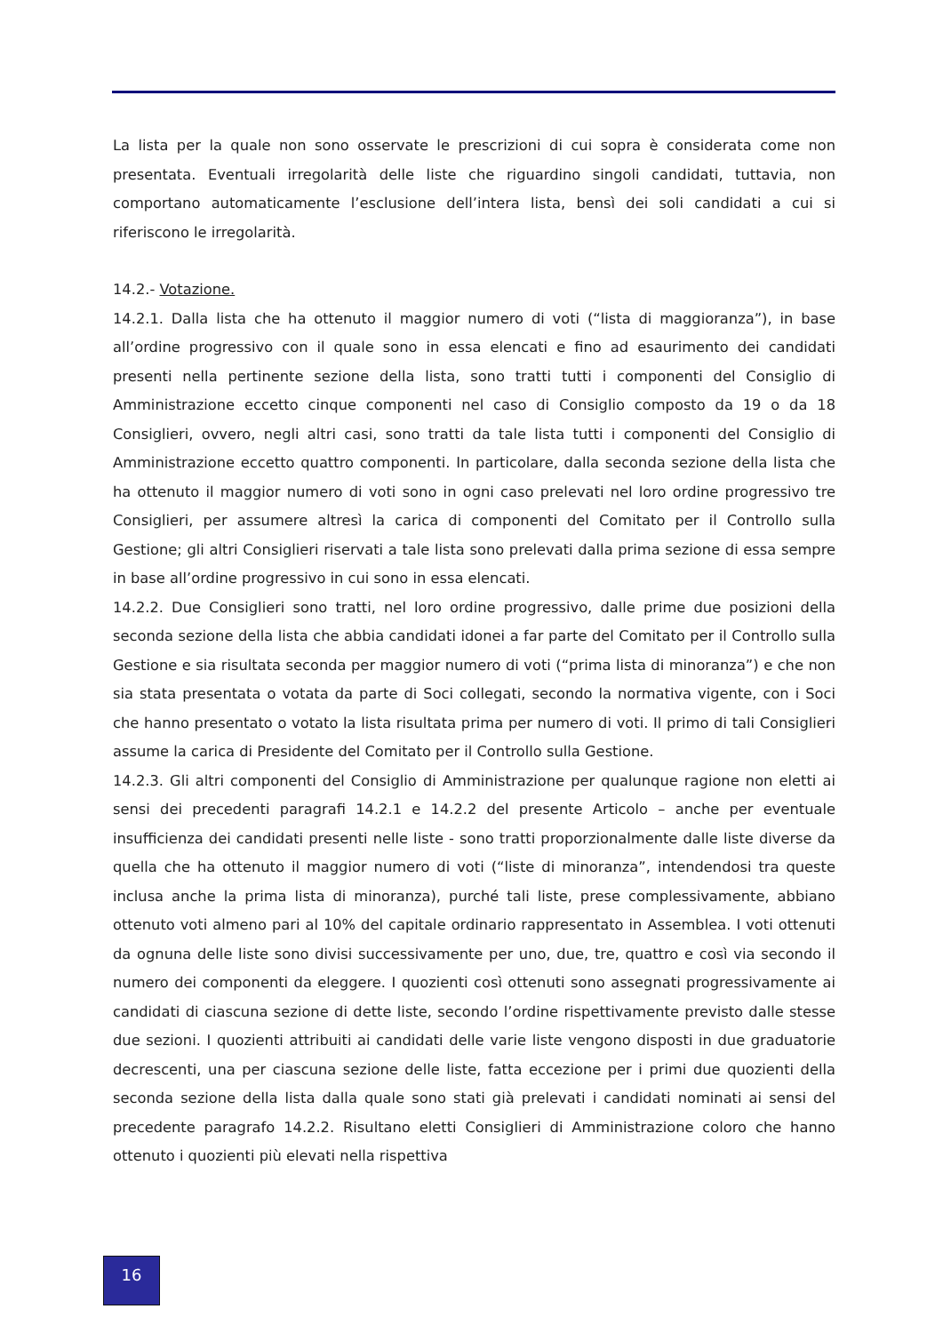La lista per la quale non sono osservate le prescrizioni di cui sopra è considerata come non presentata. Eventuali irregolarità delle liste che riguardino singoli candidati, tuttavia, non comportano automaticamente l’esclusione dell’intera lista, bensì dei soli candidati a cui si riferiscono le irregolarità.
14.2.- Votazione.
14.2.1. Dalla lista che ha ottenuto il maggior numero di voti (“lista di maggioranza”), in base all’ordine progressivo con il quale sono in essa elencati e fino ad esaurimento dei candidati presenti nella pertinente sezione della lista, sono tratti tutti i componenti del Consiglio di Amministrazione eccetto cinque componenti nel caso di Consiglio composto da 19 o da 18 Consiglieri, ovvero, negli altri casi, sono tratti da tale lista tutti i componenti del Consiglio di Amministrazione eccetto quattro componenti. In particolare, dalla seconda sezione della lista che ha ottenuto il maggior numero di voti sono in ogni caso prelevati nel loro ordine progressivo tre Consiglieri, per assumere altresì la carica di componenti del Comitato per il Controllo sulla Gestione; gli altri Consiglieri riservati a tale lista sono prelevati dalla prima sezione di essa sempre in base all’ordine progressivo in cui sono in essa elencati.
14.2.2. Due Consiglieri sono tratti, nel loro ordine progressivo, dalle prime due posizioni della seconda sezione della lista che abbia candidati idonei a far parte del Comitato per il Controllo sulla Gestione e sia risultata seconda per maggior numero di voti (“prima lista di minoranza”) e che non sia stata presentata o votata da parte di Soci collegati, secondo la normativa vigente, con i Soci che hanno presentato o votato la lista risultata prima per numero di voti. Il primo di tali Consiglieri assume la carica di Presidente del Comitato per il Controllo sulla Gestione.
14.2.3. Gli altri componenti del Consiglio di Amministrazione per qualunque ragione non eletti ai sensi dei precedenti paragrafi 14.2.1 e 14.2.2 del presente Articolo – anche per eventuale insufficienza dei candidati presenti nelle liste - sono tratti proporzionalmente dalle liste diverse da quella che ha ottenuto il maggior numero di voti (“liste di minoranza”, intendendosi tra queste inclusa anche la prima lista di minoranza), purché tali liste, prese complessivamente, abbiano ottenuto voti almeno pari al 10% del capitale ordinario rappresentato in Assemblea. I voti ottenuti da ognuna delle liste sono divisi successivamente per uno, due, tre, quattro e così via secondo il numero dei componenti da eleggere. I quozienti così ottenuti sono assegnati progressivamente ai candidati di ciascuna sezione di dette liste, secondo l’ordine rispettivamente previsto dalle stesse due sezioni. I quozienti attribuiti ai candidati delle varie liste vengono disposti in due graduatorie decrescenti, una per ciascuna sezione delle liste, fatta eccezione per i primi due quozienti della seconda sezione della lista dalla quale sono stati già prelevati i candidati nominati ai sensi del precedente paragrafo 14.2.2. Risultano eletti Consiglieri di Amministrazione coloro che hanno ottenuto i quozienti più elevati nella rispettiva
16